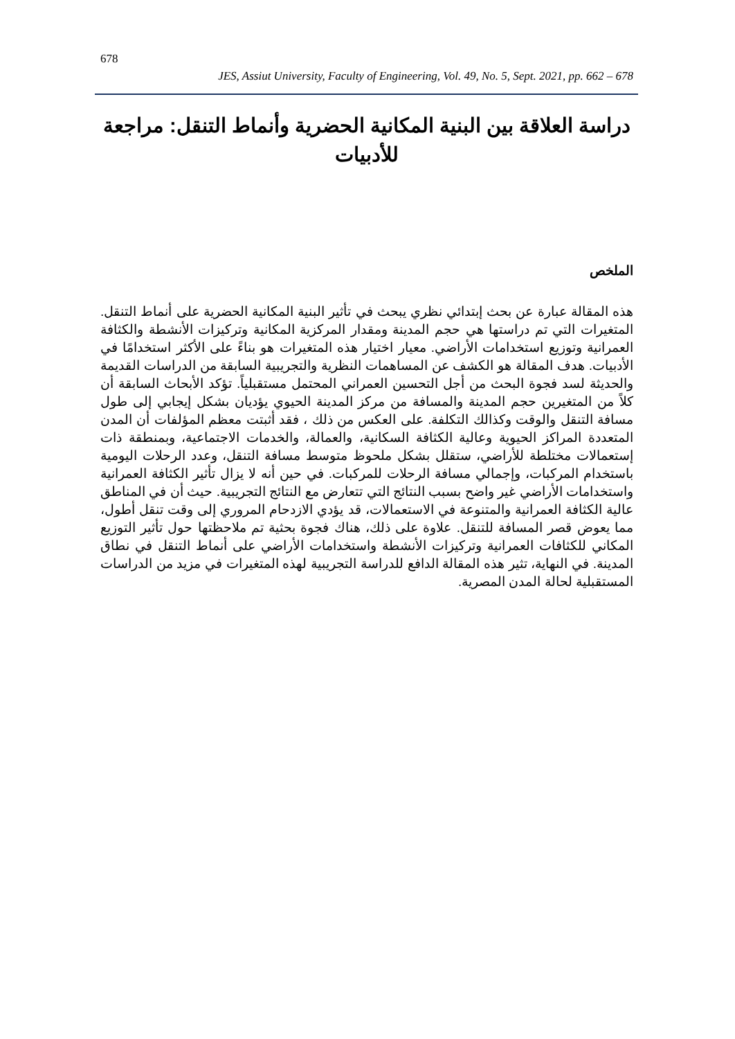678
JES, Assiut University, Faculty of Engineering, Vol. 49, No. 5, Sept. 2021, pp. 662 – 678
دراسة العلاقة بين البنية المكانية الحضرية وأنماط التنقل: مراجعة للأدبيات
الملخص
هذه المقالة عبارة عن بحث إبتدائي نظري يبحث في تأثير البنية المكانية الحضرية على أنماط التنقل. المتغيرات التي تم دراستها هي حجم المدينة ومقدار المركزية المكانية وتركيزات الأنشطة والكثافة العمرانية وتوزيع استخدامات الأراضي. معيار اختيار هذه المتغيرات هو بناءً على الأكثر استخدامًا في الأدبيات. هدف المقالة هو الكشف عن المساهمات النظرية والتجريبية السابقة من الدراسات القديمة والحديثة لسد فجوة البحث من أجل التحسين العمراني المحتمل مستقبلياً. تؤكد الأبحاث السابقة أن كلاً من المتغيرين حجم المدينة والمسافة من مركز المدينة الحيوي يؤديان بشكل إيجابي إلى طول مسافة التنقل والوقت وكذالك التكلفة. على العكس من ذلك ، فقد أثبتت معظم المؤلفات أن المدن المتعددة المراكز الحيوية وعالية الكثافة السكانية، والعمالة، والخدمات الاجتماعية، وبمنطقة ذات إستعمالات مختلطة للأراضي، ستقلل بشكل ملحوظ متوسط مسافة التنقل، وعدد الرحلات اليومية باستخدام المركبات، وإجمالي مسافة الرحلات للمركبات. في حين أنه لا يزال تأثير الكثافة العمرانية واستخدامات الأراضي غير واضح بسبب النتائج التي تتعارض مع النتائج التجريبية. حيث أن في المناطق عالية الكثافة العمرانية والمتنوعة في الاستعمالات، قد يؤدي الازدحام المروري إلى وقت تنقل أطول، مما يعوض قصر المسافة للتنقل. علاوة على ذلك، هناك فجوة بحثية تم ملاحظتها حول تأثير التوزيع المكاني للكثافات العمرانية وتركيزات الأنشطة واستخدامات الأراضي على أنماط التنقل في نطاق المدينة. في النهاية، تثير هذه المقالة الدافع للدراسة التجريبية لهذه المتغيرات في مزيد من الدراسات المستقبلية لحالة المدن المصرية.